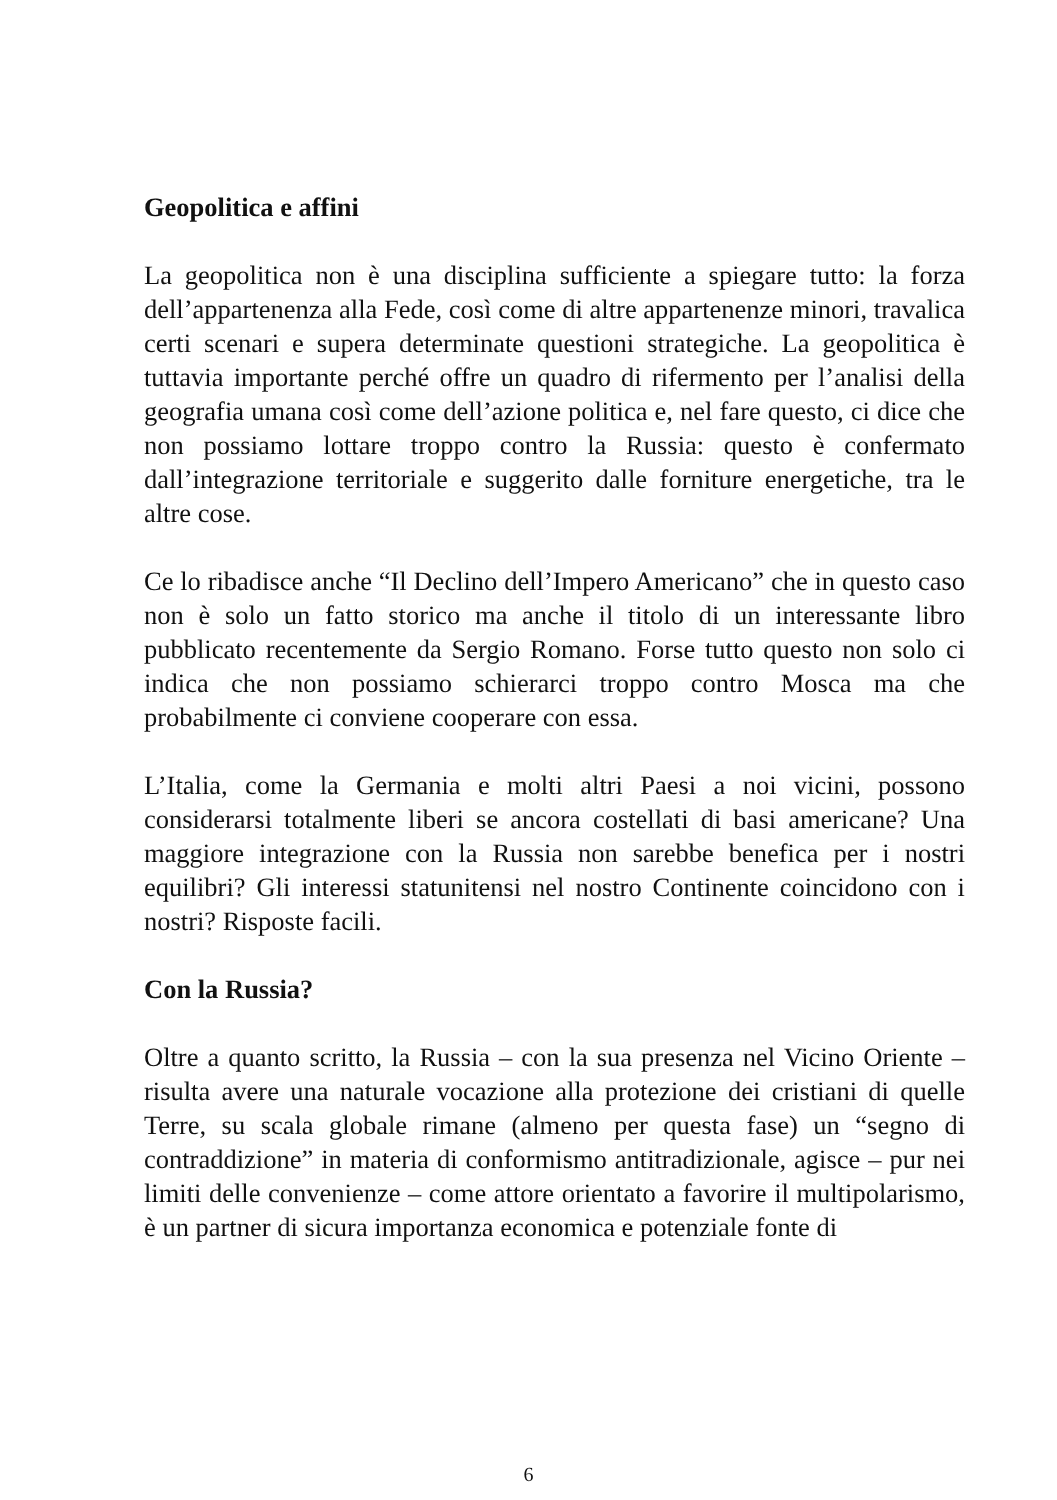Geopolitica e affini
La geopolitica non è una disciplina sufficiente a spiegare tutto: la forza dell’appartenenza alla Fede, così come di altre appartenenze minori, travalica certi scenari e supera determinate questioni strategiche. La geopolitica è tuttavia importante perché offre un quadro di rifermento per l’analisi della geografia umana così come dell’azione politica e, nel fare questo, ci dice che non possiamo lottare troppo contro la Russia: questo è confermato dall’integrazione territoriale e suggerito dalle forniture energetiche, tra le altre cose.
Ce lo ribadisce anche “Il Declino dell’Impero Americano” che in questo caso non è solo un fatto storico ma anche il titolo di un interessante libro pubblicato recentemente da Sergio Romano. Forse tutto questo non solo ci indica che non possiamo schierarci troppo contro Mosca ma che probabilmente ci conviene cooperare con essa.
L’Italia, come la Germania e molti altri Paesi a noi vicini, possono considerarsi totalmente liberi se ancora costellati di basi americane? Una maggiore integrazione con la Russia non sarebbe benefica per i nostri equilibri? Gli interessi statunitensi nel nostro Continente coincidono con i nostri? Risposte facili.
Con la Russia?
Oltre a quanto scritto, la Russia – con la sua presenza nel Vicino Oriente – risulta avere una naturale vocazione alla protezione dei cristiani di quelle Terre, su scala globale rimane (almeno per questa fase) un “segno di contraddizione” in materia di conformismo antitradizionale, agisce – pur nei limiti delle convenienze – come attore orientato a favorire il multipolarismo, è un partner di sicura importanza economica e potenziale fonte di
6